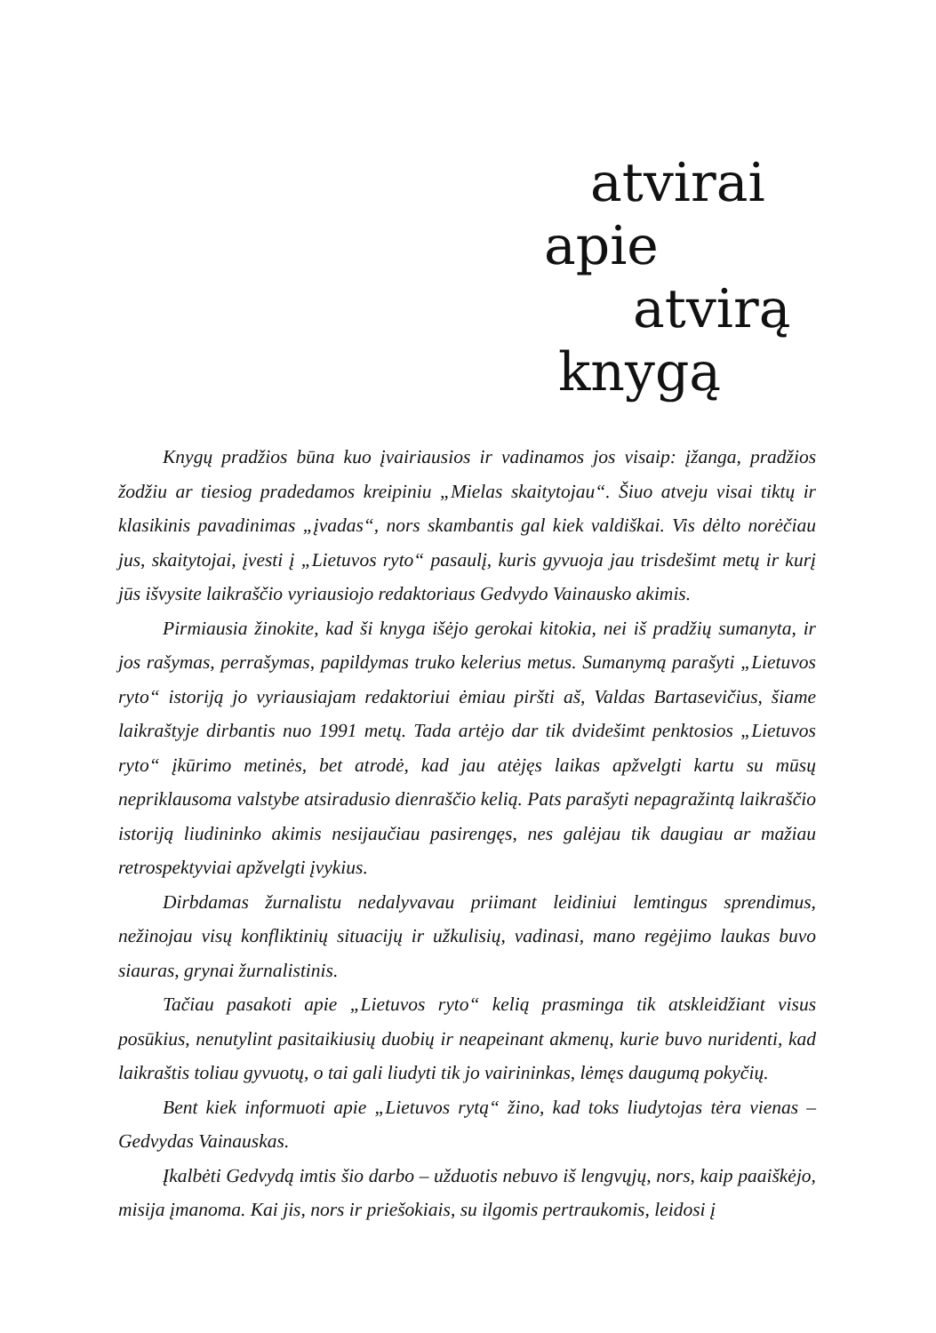atvirai
apie
atvirą
knygą
Knygų pradžios būna kuo įvairiausios ir vadinamos jos visaip: įžanga, pradžios žodžiu ar tiesiog pradedamos kreipiniu „Mielas skaitytojau“. Šiuo atveju visai tiktų ir klasikinis pavadinimas „įvadas“, nors skambantis gal kiek valdiškai. Vis dėlto norėčiau jus, skaitytojai, įvesti į „Lietuvos ryto“ pasaulį, kuris gyvuoja jau trisdešimt metų ir kurį jūs išvysite laikraščio vyriausiojo redaktoriaus Gedvydo Vainausko akimis.
Pirmiausia žinokite, kad ši knyga išėjo gerokai kitokia, nei iš pradžių sumanyta, ir jos rašymas, perrašymas, papildymas truko kelerius metus. Sumanymą parašyti „Lietuvos ryto“ istoriją jo vyriausiajam redaktoriui ėmiau piršti aš, Valdas Bartasevičius, šiame laikraštyje dirbantis nuo 1991 metų. Tada artėjo dar tik dvidešimt penktosios „Lietuvos ryto“ įkūrimo metinės, bet atrodė, kad jau atėjęs laikas apžvelgti kartu su mūsų nepriklausoma valstybe atsiradusio dienraščio kelią. Pats parašyti nepagražintą laikraščio istoriją liudininko akimis nesijaučiau pasirengęs, nes galėjau tik daugiau ar mažiau retrospektyviai apžvelgti įvykius.
Dirbdamas žurnalistu nedalyvavau priimant leidiniui lemtingus sprendimus, nežinojau visų konfliktinių situacijų ir užkulisių, vadinasi, mano regėjimo laukas buvo siauras, grynai žurnalistinis.
Tačiau pasakoti apie „Lietuvos ryto“ kelią prasminga tik atskleidžiant visus posūkius, nenutylint pasitaikiusių duobių ir neapeinant akmenų, kurie buvo nuridenti, kad laikraštis toliau gyvuotų, o tai gali liudyti tik jo vairininkas, lėmęs daugumą pokyčių.
Bent kiek informuoti apie „Lietuvos rytą“ žino, kad toks liudytojas tėra vienas – Gedvydas Vainauskas.
Įkalbėti Gedvydą imtis šio darbo – užduotis nebuvo iš lengvųjų, nors, kaip paaiškėjo, misija įmanoma. Kai jis, nors ir priešokiais, su ilgomis pertraukomis, leidosi į